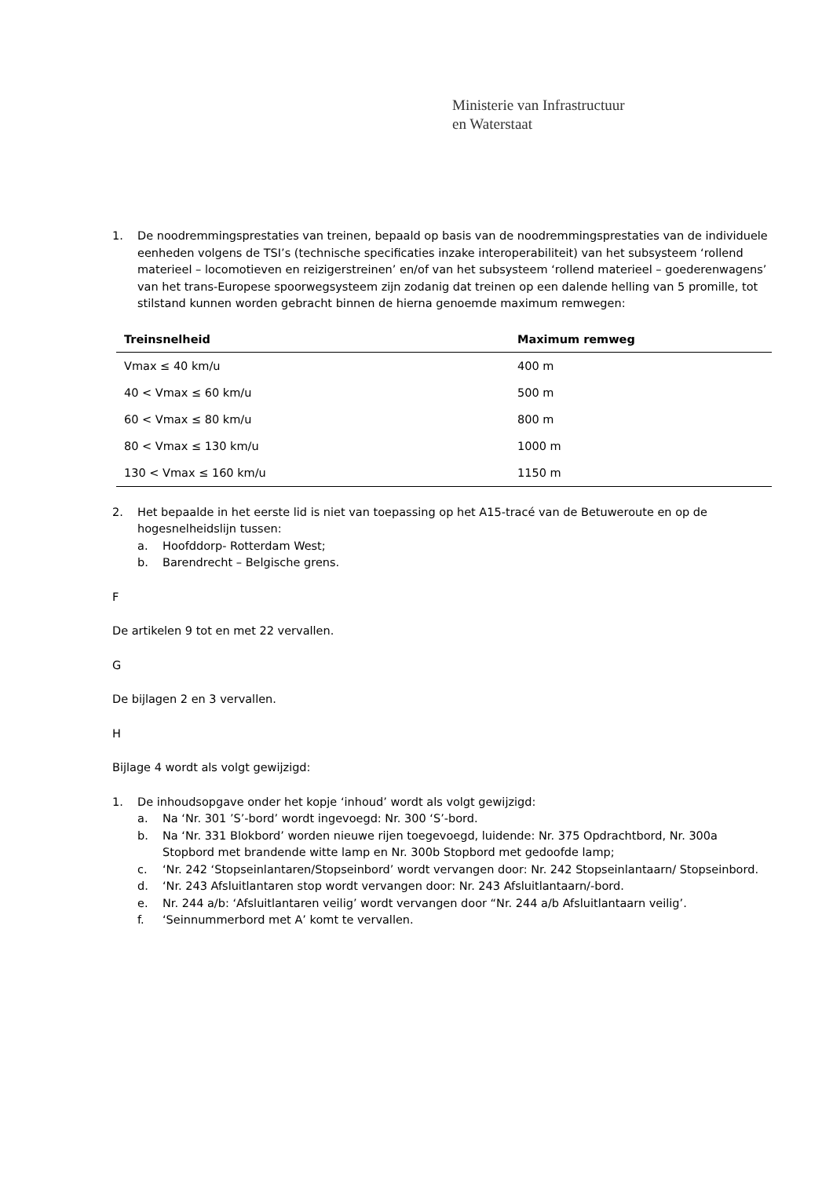Ministerie van Infrastructuur
en Waterstaat
1. De noodremmingsprestaties van treinen, bepaald op basis van de noodremmingsprestaties van de individuele eenheden volgens de TSI’s (technische specificaties inzake interoperabiliteit) van het subsysteem ‘rollend materieel – locomotieven en reizigerstreinen’ en/of van het subsysteem ‘rollend materieel – goederenwagens’ van het trans-Europese spoorwegsysteem zijn zodanig dat treinen op een dalende helling van 5 promille, tot stilstand kunnen worden gebracht binnen de hierna genoemde maximum remwegen:
| Treinsnelheid | Maximum remweg |
| --- | --- |
| Vmax ≤ 40 km/u | 400 m |
| 40 < Vmax ≤ 60 km/u | 500 m |
| 60 < Vmax ≤ 80 km/u | 800 m |
| 80 < Vmax ≤ 130 km/u | 1000 m |
| 130 < Vmax ≤ 160 km/u | 1150 m |
2. Het bepaalde in het eerste lid is niet van toepassing op het A15-tracé van de Betuweroute en op de hogesnelheidslijn tussen:
a. Hoofddorp- Rotterdam West;
b. Barendrecht – Belgische grens.
F
De artikelen 9 tot en met 22 vervallen.
G
De bijlagen 2 en 3 vervallen.
H
Bijlage 4 wordt als volgt gewijzigd:
1. De inhoudsopgave onder het kopje ‘inhoud’ wordt als volgt gewijzigd:
a. Na ‘Nr. 301 ’S’-bord’ wordt ingevoegd: Nr. 300 ‘S’-bord.
b. Na ‘Nr. 331 Blokbord’ worden nieuwe rijen toegevoegd, luidende: Nr. 375 Opdrachtbord, Nr. 300a Stopbord met brandende witte lamp en Nr. 300b Stopbord met gedoofde lamp;
c. ‘Nr. 242 ‘Stopseinlantaren/Stopseinbord’ wordt vervangen door: Nr. 242 Stopseinlantaarn/ Stopseinbord.
d. ‘Nr. 243 Afsluitlantaren stop wordt vervangen door: Nr. 243 Afsluitlantaarn/-bord.
e. Nr. 244 a/b: ‘Afsluitlantaren veilig’ wordt vervangen door “Nr. 244 a/b Afsluitlantaarn veilig’.
f. ‘Seinnummerbord met A’ komt te vervallen.